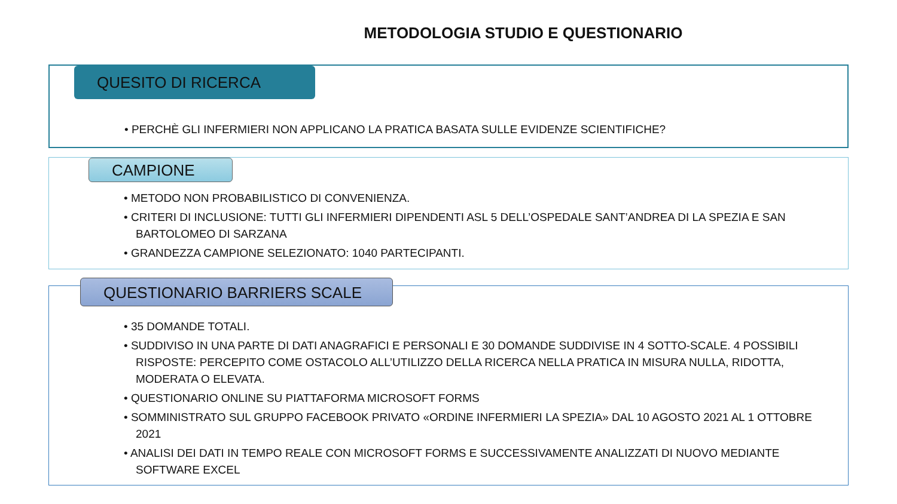METODOLOGIA STUDIO E QUESTIONARIO
QUESITO DI RICERCA
• PERCHÈ GLI INFERMIERI NON APPLICANO LA PRATICA BASATA SULLE EVIDENZE SCIENTIFICHE?
CAMPIONE
• METODO NON PROBABILISTICO DI CONVENIENZA.
• CRITERI DI INCLUSIONE: TUTTI GLI INFERMIERI DIPENDENTI ASL 5 DELL’OSPEDALE SANT’ANDREA DI LA SPEZIA E SAN BARTOLOMEO DI SARZANA
• GRANDEZZA CAMPIONE SELEZIONATO: 1040 PARTECIPANTI.
QUESTIONARIO BARRIERS SCALE
• 35 DOMANDE TOTALI.
• SUDDIVISO IN UNA PARTE DI DATI ANAGRAFICI E PERSONALI E 30 DOMANDE SUDDIVISE IN 4 SOTTO-SCALE. 4 POSSIBILI RISPOSTE: PERCEPITO COME OSTACOLO ALL’UTILIZZO DELLA RICERCA NELLA PRATICA IN MISURA NULLA, RIDOTTA, MODERATA O ELEVATA.
• QUESTIONARIO ONLINE SU PIATTAFORMA MICROSOFT FORMS
• SOMMINISTRATO SUL GRUPPO FACEBOOK PRIVATO «ORDINE INFERMIERI LA SPEZIA» DAL 10 AGOSTO 2021 AL 1 OTTOBRE 2021
• ANALISI DEI DATI IN TEMPO REALE CON MICROSOFT FORMS E SUCCESSIVAMENTE ANALIZZATI DI NUOVO MEDIANTE SOFTWARE EXCEL